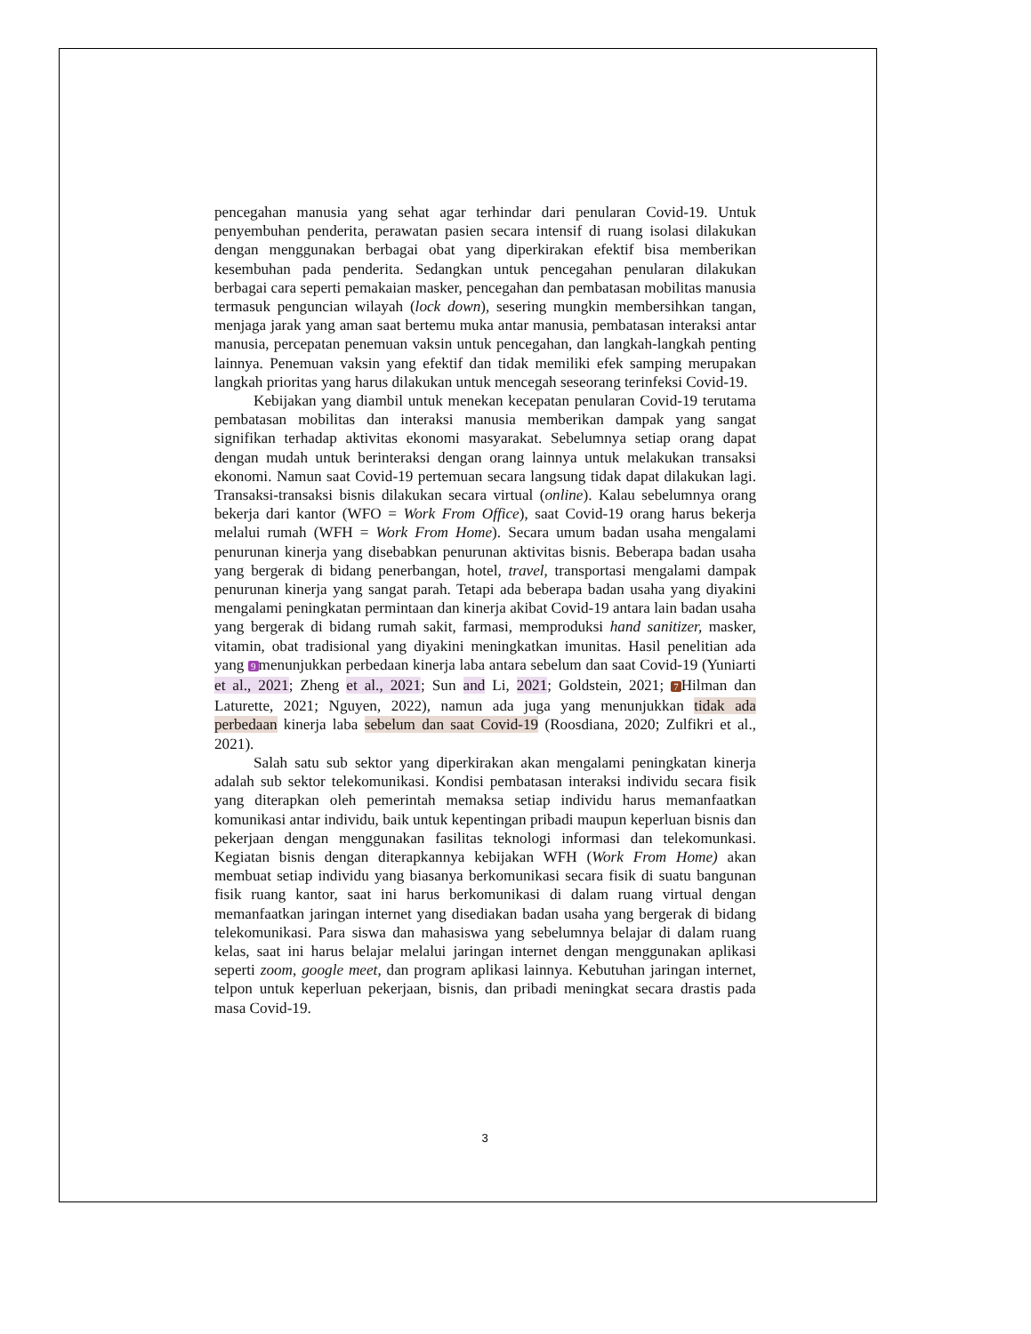pencegahan manusia yang sehat agar terhindar dari penularan Covid-19. Untuk penyembuhan penderita, perawatan pasien secara intensif di ruang isolasi dilakukan dengan menggunakan berbagai obat yang diperkirakan efektif bisa memberikan kesembuhan pada penderita. Sedangkan untuk pencegahan penularan dilakukan berbagai cara seperti pemakaian masker, pencegahan dan pembatasan mobilitas manusia termasuk penguncian wilayah (lock down), sesering mungkin membersihkan tangan, menjaga jarak yang aman saat bertemu muka antar manusia, pembatasan interaksi antar manusia, percepatan penemuan vaksin untuk pencegahan, dan langkah-langkah penting lainnya. Penemuan vaksin yang efektif dan tidak memiliki efek samping merupakan langkah prioritas yang harus dilakukan untuk mencegah seseorang terinfeksi Covid-19.
Kebijakan yang diambil untuk menekan kecepatan penularan Covid-19 terutama pembatasan mobilitas dan interaksi manusia memberikan dampak yang sangat signifikan terhadap aktivitas ekonomi masyarakat. Sebelumnya setiap orang dapat dengan mudah untuk berinteraksi dengan orang lainnya untuk melakukan transaksi ekonomi. Namun saat Covid-19 pertemuan secara langsung tidak dapat dilakukan lagi. Transaksi-transaksi bisnis dilakukan secara virtual (online). Kalau sebelumnya orang bekerja dari kantor (WFO = Work From Office), saat Covid-19 orang harus bekerja melalui rumah (WFH = Work From Home). Secara umum badan usaha mengalami penurunan kinerja yang disebabkan penurunan aktivitas bisnis. Beberapa badan usaha yang bergerak di bidang penerbangan, hotel, travel, transportasi mengalami dampak penurunan kinerja yang sangat parah. Tetapi ada beberapa badan usaha yang diyakini mengalami peningkatan permintaan dan kinerja akibat Covid-19 antara lain badan usaha yang bergerak di bidang rumah sakit, farmasi, memproduksi hand sanitizer, masker, vitamin, obat tradisional yang diyakini meningkatkan imunitas. Hasil penelitian ada yang 9 menunjukkan perbedaan kinerja laba antara sebelum dan saat Covid-19 (Yuniarti et al., 2021; Zheng et al., 2021; Sun and Li, 2021; Goldstein, 2021; 7 Hilman dan Laturette, 2021; Nguyen, 2022), namun ada juga yang menunjukkan tidak ada perbedaan kinerja laba sebelum dan saat Covid-19 (Roosdiana, 2020; Zulfikri et al., 2021).
Salah satu sub sektor yang diperkirakan akan mengalami peningkatan kinerja adalah sub sektor telekomunikasi. Kondisi pembatasan interaksi individu secara fisik yang diterapkan oleh pemerintah memaksa setiap individu harus memanfaatkan komunikasi antar individu, baik untuk kepentingan pribadi maupun keperluan bisnis dan pekerjaan dengan menggunakan fasilitas teknologi informasi dan telekomunkasi. Kegiatan bisnis dengan diterapkannya kebijakan WFH (Work From Home) akan membuat setiap individu yang biasanya berkomunikasi secara fisik di suatu bangunan fisik ruang kantor, saat ini harus berkomunikasi di dalam ruang virtual dengan memanfaatkan jaringan internet yang disediakan badan usaha yang bergerak di bidang telekomunikasi. Para siswa dan mahasiswa yang sebelumnya belajar di dalam ruang kelas, saat ini harus belajar melalui jaringan internet dengan menggunakan aplikasi seperti zoom, google meet, dan program aplikasi lainnya. Kebutuhan jaringan internet, telpon untuk keperluan pekerjaan, bisnis, dan pribadi meningkat secara drastis pada masa Covid-19.
3